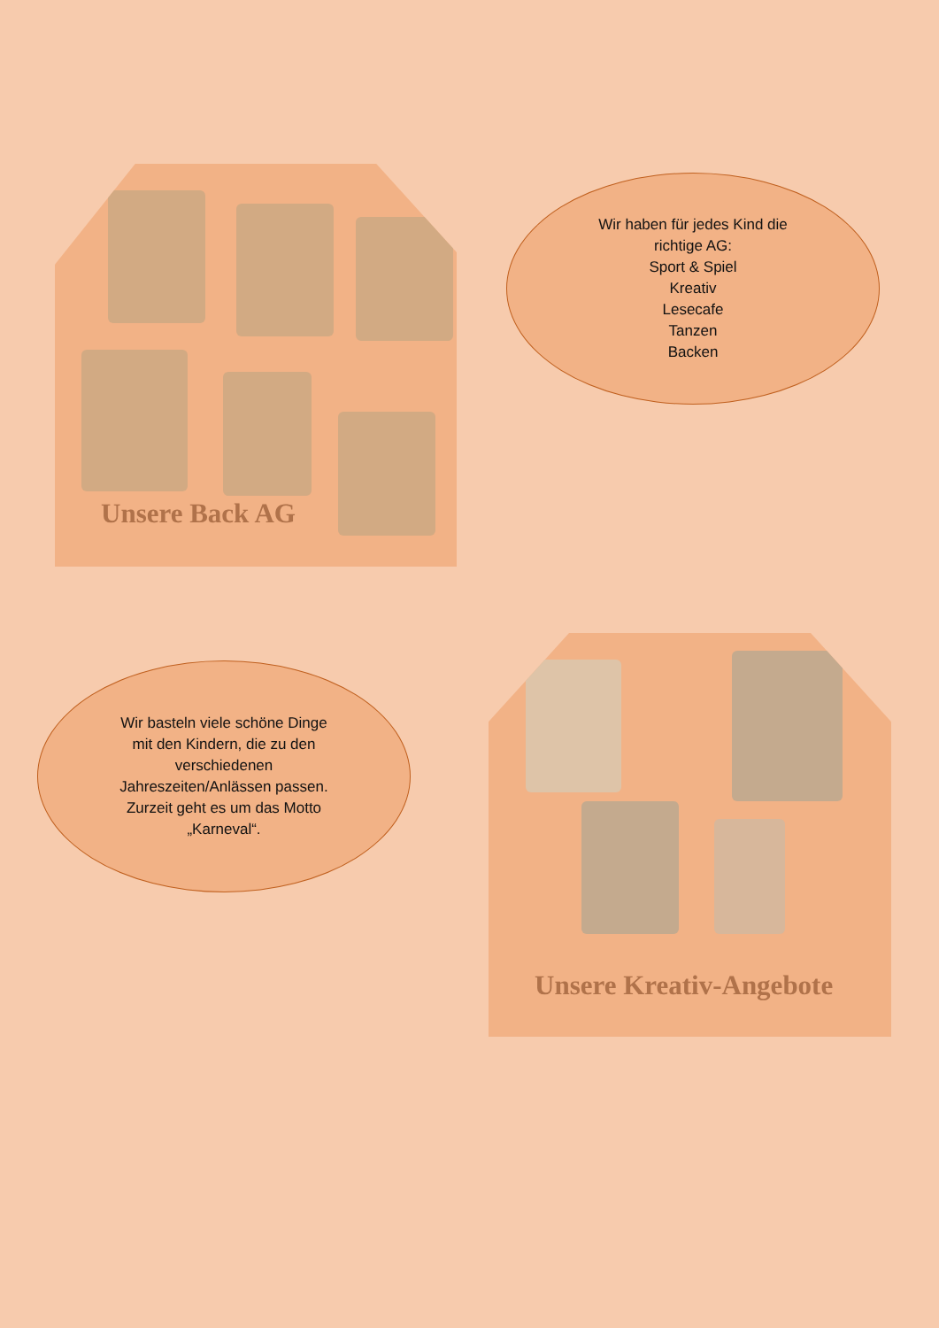Unsere Back AG
Wir haben für jedes Kind die
richtige AG:
Sport & Spiel
Kreativ
Lesecafe
Tanzen
Backen
Wir basteln viele schöne Dinge
mit den Kindern, die zu den
verschiedenen
Jahreszeiten/Anlässen passen.
Zurzeit geht es um das Motto
„Karneval“.
Unsere Kreativ-Angebote